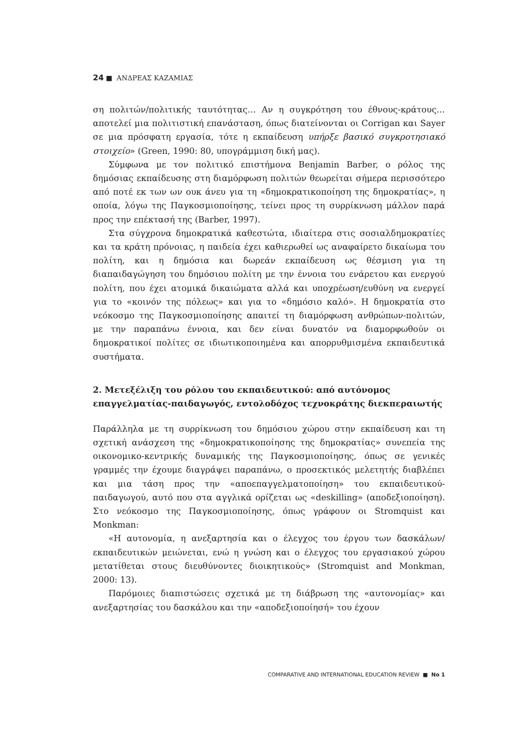24 ■ ΑΝΔΡΕΑΣ ΚΑΖΑΜΙΑΣ
ση πολιτών/πολιτικής ταυτότητας… Αν η συγκρότηση του έθνους-κράτους… αποτελεί μια πολιτιστική επανάσταση, όπως διατείνονται οι Corrigan και Sayer σε μια πρόσφατη εργασία, τότε η εκπαίδευση υπήρξε βασικό συγκροτησιακό στοιχείο» (Green, 1990: 80, υπογράμμιση δική μας).
Σύμφωνα με τον πολιτικό επιστήμονα Benjamin Barber, ο ρόλος της δημόσιας εκπαίδευσης στη διαμόρφωση πολιτών θεωρείται σήμερα περισσότερο από ποτέ εκ των ων ουκ άνευ για τη «δημοκρατικοποίηση της δημοκρατίας», η οποία, λόγω της Παγκοσμιοποίησης, τείνει προς τη συρρίκνωση μάλλον παρά προς την επέκτασή της (Barber, 1997).
Στα σύγχρονα δημοκρατικά καθεστώτα, ιδιαίτερα στις σοσιαλδημοκρατίες και τα κράτη πρόνοιας, η παιδεία έχει καθιερωθεί ως αναφαίρετο δικαίωμα του πολίτη, και η δημόσια και δωρεάν εκπαίδευση ως θέσμιση για τη διαπαιδαγώγηση του δημόσιου πολίτη με την έννοια του ενάρετου και ενεργού πολίτη, που έχει ατομικά δικαιώματα αλλά και υποχρέωση/ευθύνη να ενεργεί για το «κοινόν της πόλεως» και για το «δημόσιο καλό». Η δημοκρατία στο νεόκοσμο της Παγκοσμιοποίησης απαιτεί τη διαμόρφωση ανθρώπων-πολιτών, με την παραπάνω έννοια, και δεν είναι δυνατόν να διαμορφωθούν οι δημοκρατικοί πολίτες σε ιδιωτικοποιημένα και απορρυθμισμένα εκπαιδευτικά συστήματα.
2. Μετεξέλιξη του ρόλου του εκπαιδευτικού: από αυτόνομος επαγγελματίας-παιδαγωγός, εντολοδόχος τεχνοκράτης διεκπεραιωτής
Παράλληλα με τη συρρίκνωση του δημόσιου χώρου στην εκπαίδευση και τη σχετική ανάσχεση της «δημοκρατικοποίησης της δημοκρατίας» συνεπεία της οικονομικο-κεντρικής δυναμικής της Παγκοσμιοποίησης, όπως σε γενικές γραμμές την έχουμε διαγράψει παραπάνω, ο προσεκτικός μελετητής διαβλέπει και μια τάση προς την «αποεπαγγελματοποίηση» του εκπαιδευτικού-παιδαγωγού, αυτό που στα αγγλικά ορίζεται ως «deskilling» (αποδεξιοποίηση). Στο νεόκοσμο της Παγκοσμιοποίησης, όπως γράφουν οι Stromquist και Monkman:
«Η αυτονομία, η ανεξαρτησία και ο έλεγχος του έργου των δασκάλων/εκπαιδευτικών μειώνεται, ενώ η γνώση και ο έλεγχος του εργασιακού χώρου μετατίθεται στους διευθύνοντες διοικητικούς» (Stromquist and Monkman, 2000: 13).
Παρόμοιες διαπιστώσεις σχετικά με τη διάβρωση της «αυτονομίας» και ανεξαρτησίας του δασκάλου και την «αποδεξιοποίησή» του έχουν
COMPARATIVE AND INTERNATIONAL EDUCATION REVIEW ■ No 1